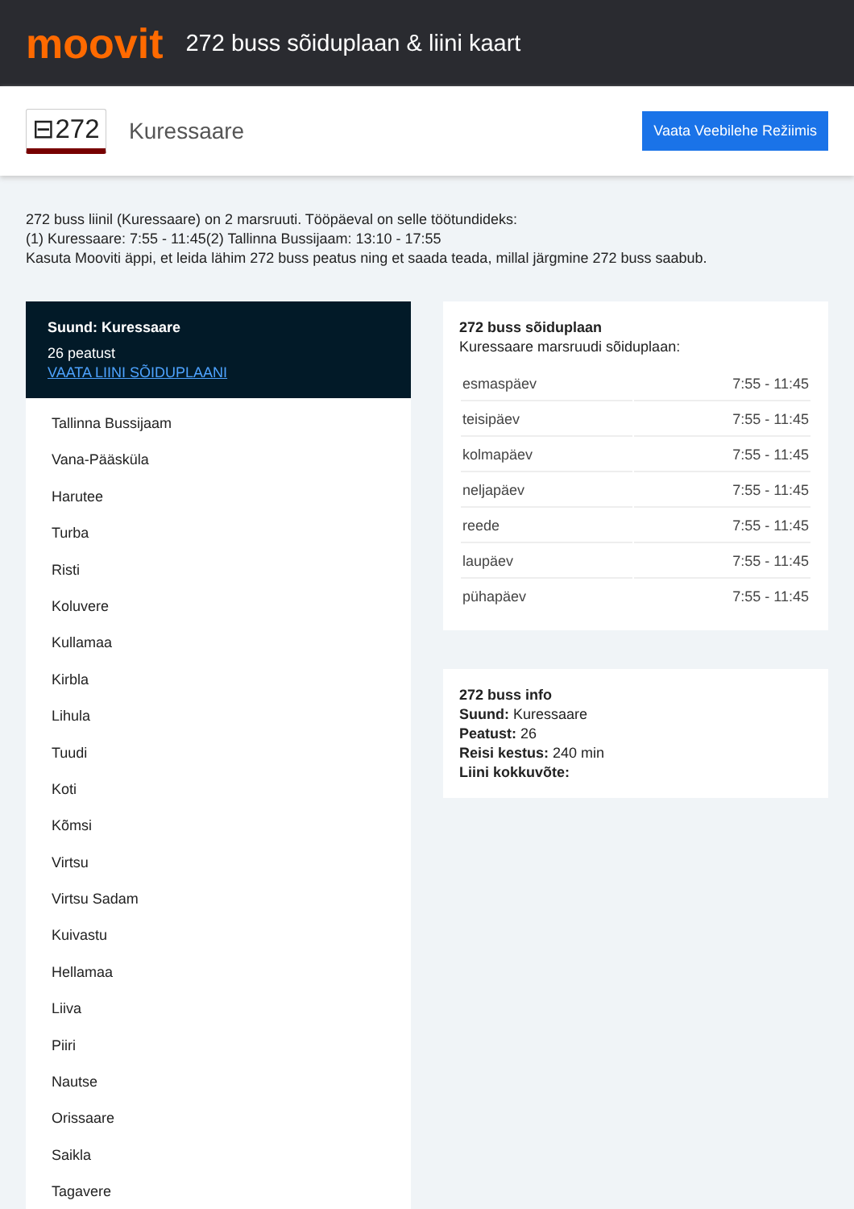moovit
272 buss sõiduplaan & liini kaart
⊟272
Kuressaare
Vaata Veebilehe Režiimis
272 buss liinil (Kuressaare) on 2 marsruuti. Tööpäeval on selle töötundideks:
(1) Kuressaare: 7:55 - 11:45(2) Tallinna Bussijaam: 13:10 - 17:55
Kasuta Mooviti äppi, et leida lähim 272 buss peatus ning et saada teada, millal järgmine 272 buss saabub.
Suund: Kuressaare
26 peatust
VAATA LIINI SÕIDUPLAANI
Tallinna Bussijaam
Vana-Pääsküla
Harutee
Turba
Risti
Koluvere
Kullamaa
Kirbla
Lihula
Tuudi
Koti
Kõmsi
Virtsu
Virtsu Sadam
Kuivastu
Hellamaa
Liiva
Piiri
Nautse
Orissaare
Saikla
Tagavere
272 buss sõiduplaan
Kuressaare marsruudi sõiduplaan:
| esmaspäev | 7:55 - 11:45 |
| teisipäev | 7:55 - 11:45 |
| kolmapäev | 7:55 - 11:45 |
| neljapäev | 7:55 - 11:45 |
| reede | 7:55 - 11:45 |
| laupäev | 7:55 - 11:45 |
| pühapäev | 7:55 - 11:45 |
272 buss info
Suund: Kuressaare
Peatust: 26
Reisi kestus: 240 min
Liini kokkuvõte: